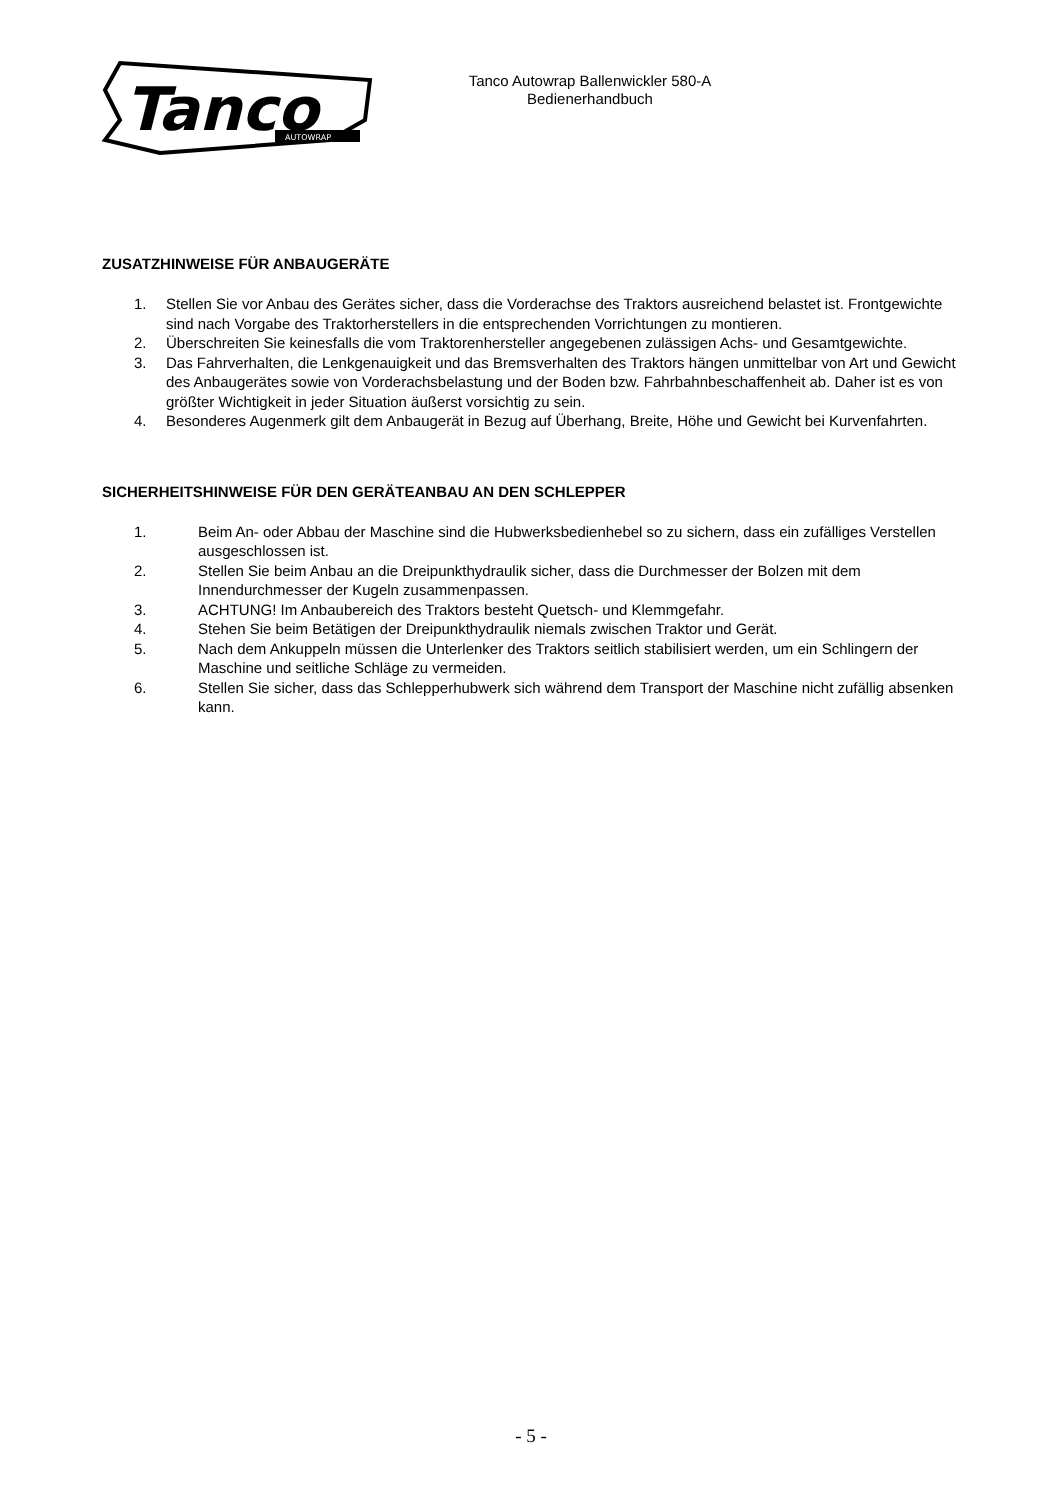Tanco
AUTOWRAP
Tanco Autowrap Ballenwickler 580-A
Bedienerhandbuch
ZUSATZHINWEISE FÜR ANBAUGERÄTE
1. Stellen Sie vor Anbau des Gerätes sicher, dass die Vorderachse des Traktors ausreichend belastet ist. Frontgewichte sind nach Vorgabe des Traktorherstellers in die entsprechenden Vorrichtungen zu montieren.
2. Überschreiten Sie keinesfalls die vom Traktorenhersteller angegebenen zulässigen Achs- und Gesamtgewichte.
3. Das Fahrverhalten, die Lenkgenauigkeit und das Bremsverhalten des Traktors hängen unmittelbar von Art und Gewicht des Anbaugerätes sowie von Vorderachsbelastung und der Boden bzw. Fahrbahnbeschaffenheit ab. Daher ist es von größter Wichtigkeit in jeder Situation äußerst vorsichtig zu sein.
4. Besonderes Augenmerk gilt dem Anbaugerät in Bezug auf Überhang, Breite, Höhe und Gewicht bei Kurvenfahrten.
SICHERHEITSHINWEISE FÜR DEN GERÄTEANBAU AN DEN SCHLEPPER
1. Beim An- oder Abbau der Maschine sind die Hubwerksbedienhebel so zu sichern, dass ein zufälliges Verstellen ausgeschlossen ist.
2. Stellen Sie beim Anbau an die Dreipunkthydraulik sicher, dass die Durchmesser der Bolzen mit dem Innendurchmesser der Kugeln zusammenpassen.
3. ACHTUNG! Im Anbaubereich des Traktors besteht Quetsch- und Klemmgefahr.
4. Stehen Sie beim Betätigen der Dreipunkthydraulik niemals zwischen Traktor und Gerät.
5. Nach dem Ankuppeln müssen die Unterlenker des Traktors seitlich stabilisiert werden, um ein Schlingern der Maschine und seitliche Schläge zu vermeiden.
6. Stellen Sie sicher, dass das Schlepperhubwerk sich während dem Transport der Maschine nicht zufällig absenken kann.
- 5 -